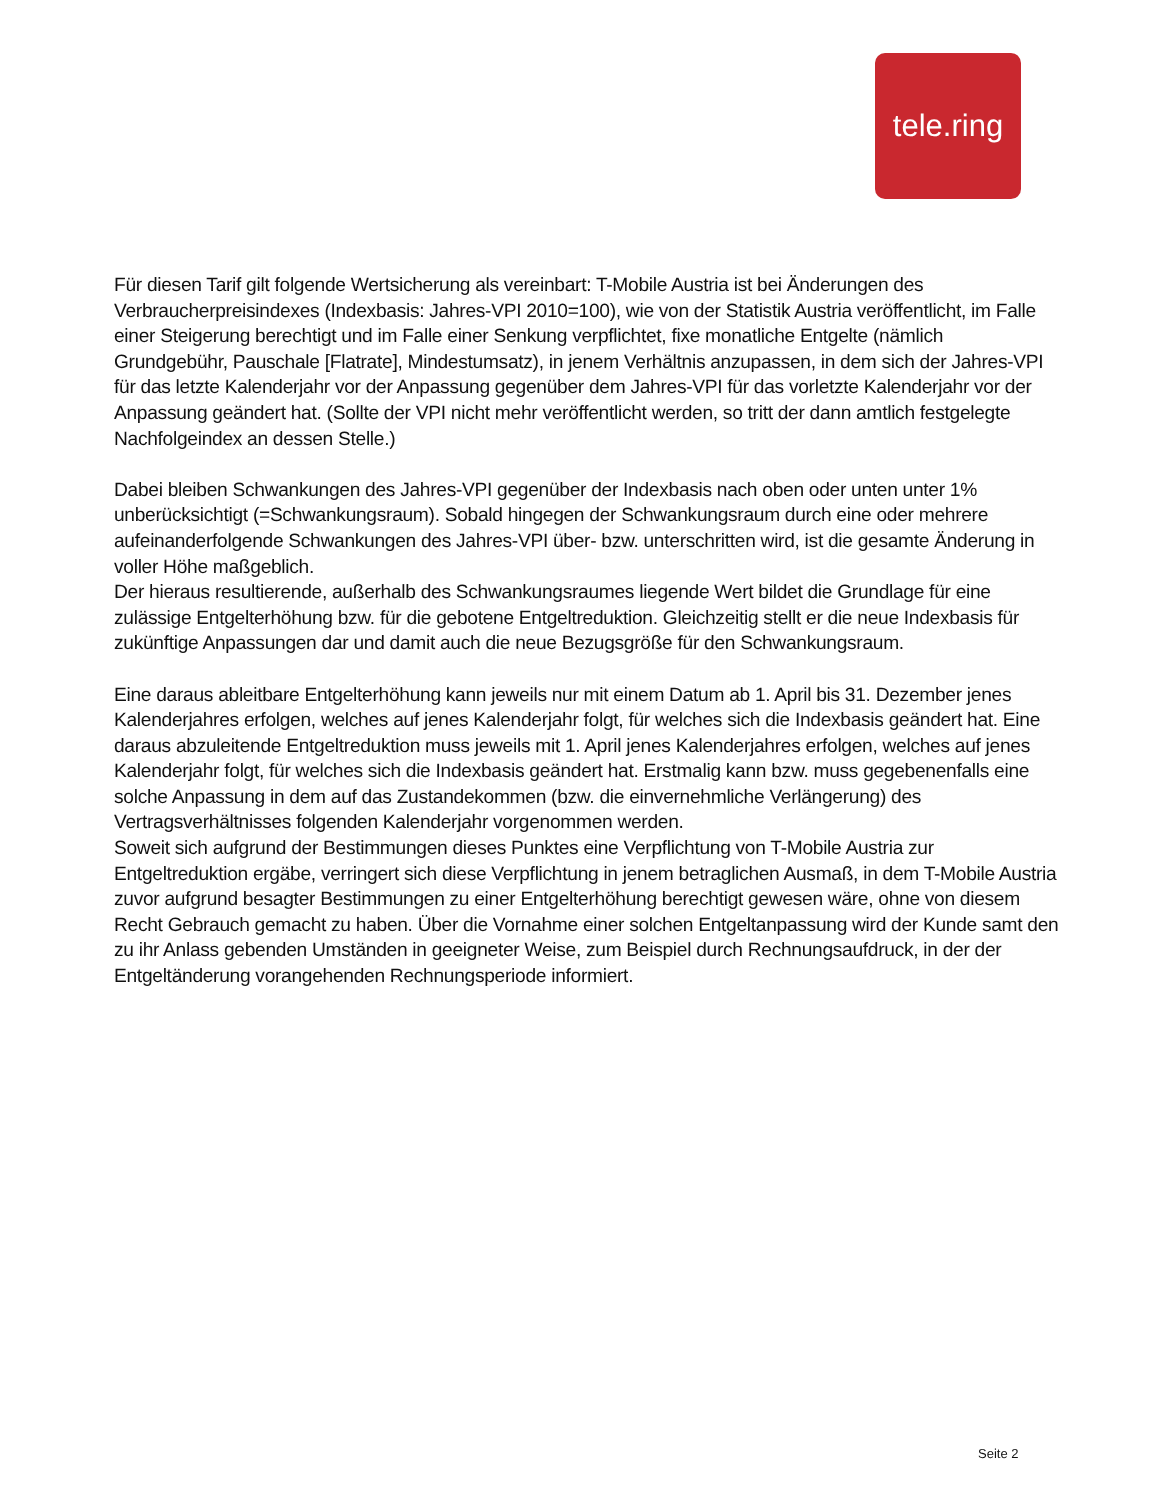tele.ring
Für diesen Tarif gilt folgende Wertsicherung als vereinbart: T-Mobile Austria ist bei Änderungen des Verbraucherpreisindexes (Indexbasis: Jahres-VPI 2010=100), wie von der Statistik Austria veröffentlicht, im Falle einer Steigerung berechtigt und im Falle einer Senkung verpflichtet, fixe monatliche Entgelte (nämlich Grundgebühr, Pauschale [Flatrate], Mindestumsatz), in jenem Verhältnis anzupassen, in dem sich der Jahres-VPI für das letzte Kalenderjahr vor der Anpassung gegenüber dem Jahres-VPI für das vorletzte Kalenderjahr vor der Anpassung geändert hat. (Sollte der VPI nicht mehr veröffentlicht werden, so tritt der dann amtlich festgelegte Nachfolgeindex an dessen Stelle.)
Dabei bleiben Schwankungen des Jahres-VPI gegenüber der Indexbasis nach oben oder unten unter 1% unberücksichtigt (=Schwankungsraum). Sobald hingegen der Schwankungsraum durch eine oder mehrere aufeinanderfolgende Schwankungen des Jahres-VPI über- bzw. unterschritten wird, ist die gesamte Änderung in voller Höhe maßgeblich.
Der hieraus resultierende, außerhalb des Schwankungsraumes liegende Wert bildet die Grundlage für eine zulässige Entgelterhöhung bzw. für die gebotene Entgeltreduktion. Gleichzeitig stellt er die neue Indexbasis für zukünftige Anpassungen dar und damit auch die neue Bezugsgröße für den Schwankungsraum.
Eine daraus ableitbare Entgelterhöhung kann jeweils nur mit einem Datum ab 1. April bis 31. Dezember jenes Kalenderjahres erfolgen, welches auf jenes Kalenderjahr folgt, für welches sich die Indexbasis geändert hat. Eine daraus abzuleitende Entgeltreduktion muss jeweils mit 1. April jenes Kalenderjahres erfolgen, welches auf jenes Kalenderjahr folgt, für welches sich die Indexbasis geändert hat. Erstmalig kann bzw. muss gegebenenfalls eine solche Anpassung in dem auf das Zustandekommen (bzw. die einvernehmliche Verlängerung) des Vertragsverhältnisses folgenden Kalenderjahr vorgenommen werden.
Soweit sich aufgrund der Bestimmungen dieses Punktes eine Verpflichtung von T-Mobile Austria zur Entgeltreduktion ergäbe, verringert sich diese Verpflichtung in jenem betraglichen Ausmaß, in dem T-Mobile Austria zuvor aufgrund besagter Bestimmungen zu einer Entgelterhöhung berechtigt gewesen wäre, ohne von diesem Recht Gebrauch gemacht zu haben. Über die Vornahme einer solchen Entgeltanpassung wird der Kunde samt den zu ihr Anlass gebenden Umständen in geeigneter Weise, zum Beispiel durch Rechnungsaufdruck, in der der Entgeltänderung vorangehenden Rechnungsperiode informiert.
Seite 2